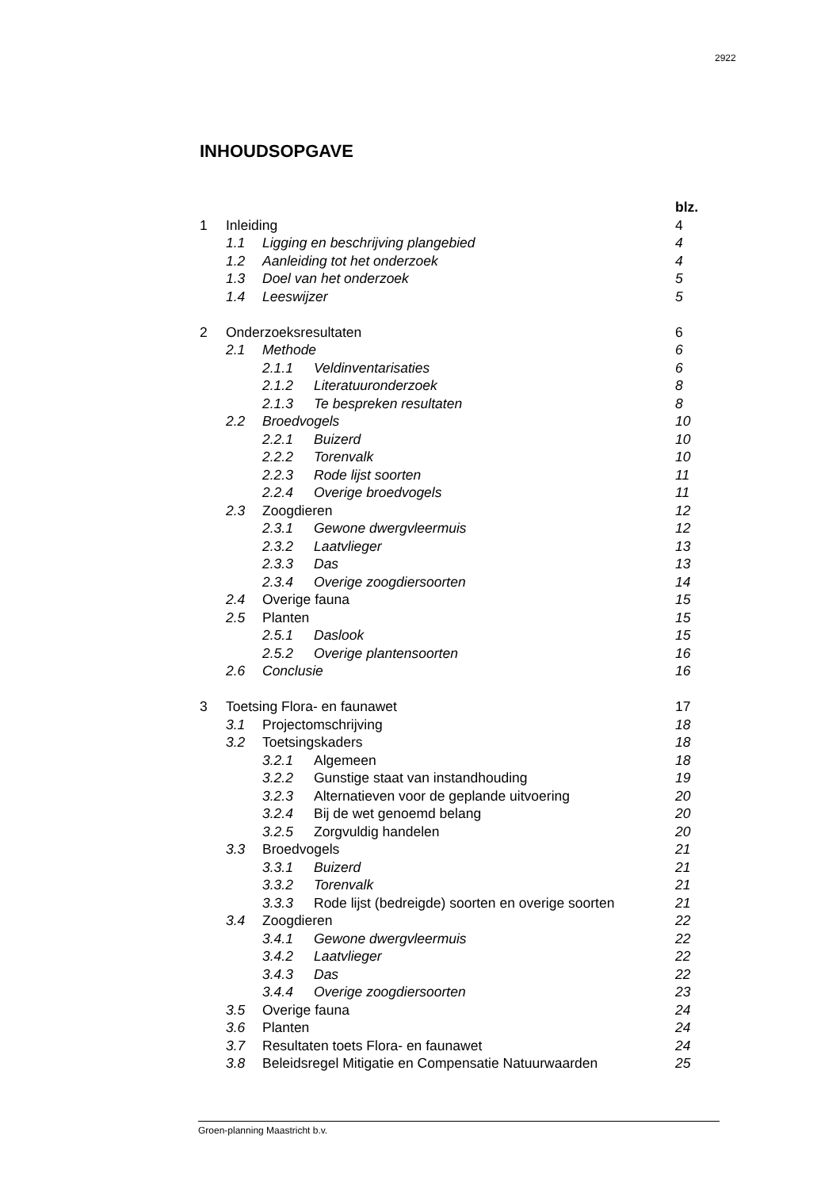2922
INHOUDSOPGAVE
blz.
1 Inleiding 4
1.1 Ligging en beschrijving plangebied 4
1.2 Aanleiding tot het onderzoek 4
1.3 Doel van het onderzoek 5
1.4 Leeswijzer 5
2 Onderzoeksresultaten 6
2.1 Methode 6
2.1.1 Veldinventarisaties 6
2.1.2 Literatuuronderzoek 8
2.1.3 Te bespreken resultaten 8
2.2 Broedvogels 10
2.2.1 Buizerd 10
2.2.2 Torenvalk 10
2.2.3 Rode lijst soorten 11
2.2.4 Overige broedvogels 11
2.3 Zoogdieren 12
2.3.1 Gewone dwergvleermuis 12
2.3.2 Laatvlieger 13
2.3.3 Das 13
2.3.4 Overige zoogdiersoorten 14
2.4 Overige fauna 15
2.5 Planten 15
2.5.1 Daslook 15
2.5.2 Overige plantensoorten 16
2.6 Conclusie 16
3 Toetsing Flora- en faunawet 17
3.1 Projectomschrijving 18
3.2 Toetsingskaders 18
3.2.1 Algemeen 18
3.2.2 Gunstige staat van instandhouding 19
3.2.3 Alternatieven voor de geplande uitvoering 20
3.2.4 Bij de wet genoemd belang 20
3.2.5 Zorgvuldig handelen 20
3.3 Broedvogels 21
3.3.1 Buizerd 21
3.3.2 Torenvalk 21
3.3.3 Rode lijst (bedreigde) soorten en overige soorten 21
3.4 Zoogdieren 22
3.4.1 Gewone dwergvleermuis 22
3.4.2 Laatvlieger 22
3.4.3 Das 22
3.4.4 Overige zoogdiersoorten 23
3.5 Overige fauna 24
3.6 Planten 24
3.7 Resultaten toets Flora- en faunawet 24
3.8 Beleidsregel Mitigatie en Compensatie Natuurwaarden 25
Groen-planning Maastricht b.v.